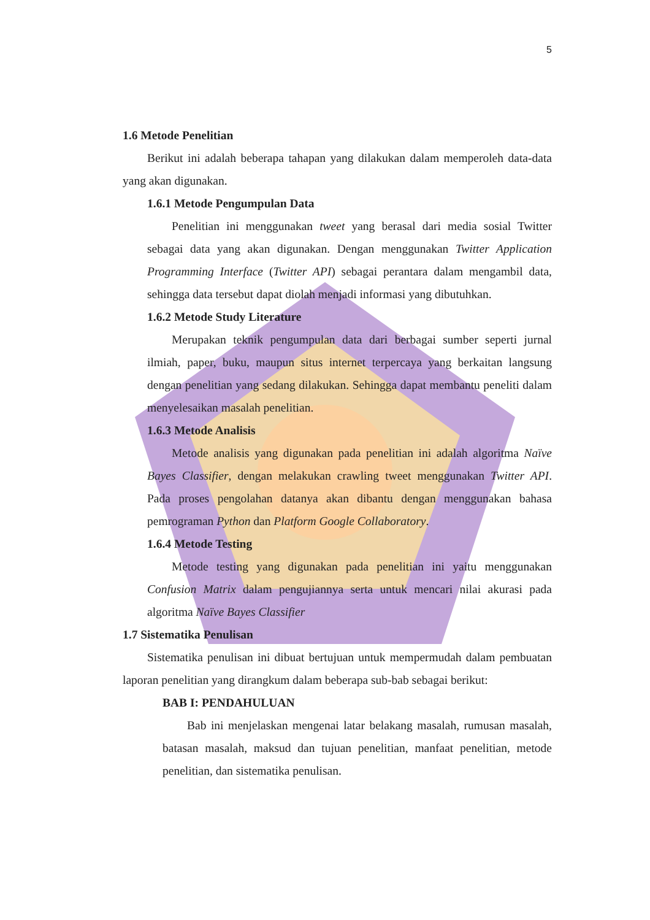5
1.6 Metode Penelitian
Berikut ini adalah beberapa tahapan yang dilakukan dalam memperoleh data-data yang akan digunakan.
1.6.1 Metode Pengumpulan Data
Penelitian ini menggunakan tweet yang berasal dari media sosial Twitter sebagai data yang akan digunakan. Dengan menggunakan Twitter Application Programming Interface (Twitter API) sebagai perantara dalam mengambil data, sehingga data tersebut dapat diolah menjadi informasi yang dibutuhkan.
1.6.2 Metode Study Literature
Merupakan teknik pengumpulan data dari berbagai sumber seperti jurnal ilmiah, paper, buku, maupun situs internet terpercaya yang berkaitan langsung dengan penelitian yang sedang dilakukan. Sehingga dapat membantu peneliti dalam menyelesaikan masalah penelitian.
1.6.3 Metode Analisis
Metode analisis yang digunakan pada penelitian ini adalah algoritma Naïve Bayes Classifier, dengan melakukan crawling tweet menggunakan Twitter API. Pada proses pengolahan datanya akan dibantu dengan menggunakan bahasa pemrograman Python dan Platform Google Collaboratory.
1.6.4 Metode Testing
Metode testing yang digunakan pada penelitian ini yaitu menggunakan Confusion Matrix dalam pengujiannya serta untuk mencari nilai akurasi pada algoritma Naïve Bayes Classifier
1.7 Sistematika Penulisan
Sistematika penulisan ini dibuat bertujuan untuk mempermudah dalam pembuatan laporan penelitian yang dirangkum dalam beberapa sub-bab sebagai berikut:
BAB I: PENDAHULUAN
Bab ini menjelaskan mengenai latar belakang masalah, rumusan masalah, batasan masalah, maksud dan tujuan penelitian, manfaat penelitian, metode penelitian, dan sistematika penulisan.